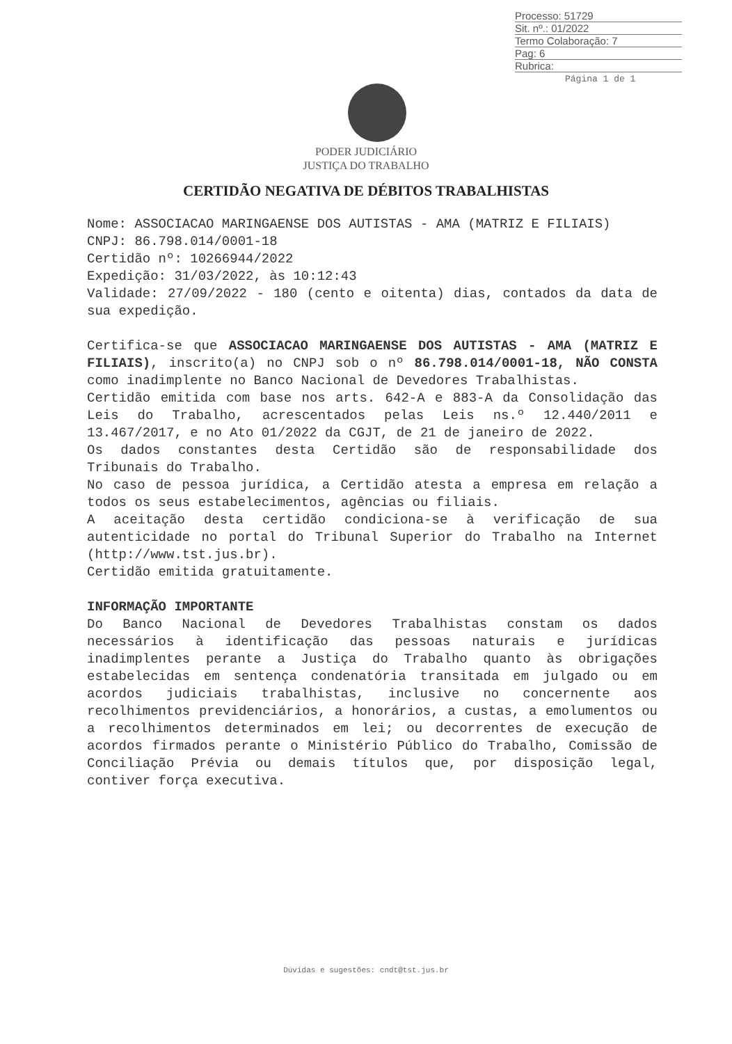Processo: 51729
Sit. nº.: 01/2022
Termo Colaboração: 7
Pag: 6
Rubrica:
Página 1 de 1
PODER JUDICIÁRIO
JUSTIÇA DO TRABALHO
CERTIDÃO NEGATIVA DE DÉBITOS TRABALHISTAS
Nome: ASSOCIACAO MARINGAENSE DOS AUTISTAS - AMA (MATRIZ E FILIAIS)
CNPJ: 86.798.014/0001-18
Certidão nº: 10266944/2022
Expedição: 31/03/2022, às 10:12:43
Validade: 27/09/2022 - 180 (cento e oitenta) dias, contados da data de sua expedição.
Certifica-se que ASSOCIACAO MARINGAENSE DOS AUTISTAS - AMA (MATRIZ E FILIAIS), inscrito(a) no CNPJ sob o nº 86.798.014/0001-18, NÃO CONSTA como inadimplente no Banco Nacional de Devedores Trabalhistas.
Certidão emitida com base nos arts. 642-A e 883-A da Consolidação das Leis do Trabalho, acrescentados pelas Leis ns.º 12.440/2011 e 13.467/2017, e no Ato 01/2022 da CGJT, de 21 de janeiro de 2022.
Os dados constantes desta Certidão são de responsabilidade dos Tribunais do Trabalho.
No caso de pessoa jurídica, a Certidão atesta a empresa em relação a todos os seus estabelecimentos, agências ou filiais.
A aceitação desta certidão condiciona-se à verificação de sua autenticidade no portal do Tribunal Superior do Trabalho na Internet (http://www.tst.jus.br).
Certidão emitida gratuitamente.
INFORMAÇÃO IMPORTANTE
Do Banco Nacional de Devedores Trabalhistas constam os dados necessários à identificação das pessoas naturais e jurídicas inadimplentes perante a Justiça do Trabalho quanto às obrigações estabelecidas em sentença condenatória transitada em julgado ou em acordos judiciais trabalhistas, inclusive no concernente aos recolhimentos previdenciários, a honorários, a custas, a emolumentos ou a recolhimentos determinados em lei; ou decorrentes de execução de acordos firmados perante o Ministério Público do Trabalho, Comissão de Conciliação Prévia ou demais títulos que, por disposição legal, contiver força executiva.
Dúvidas e sugestões: cndt@tst.jus.br